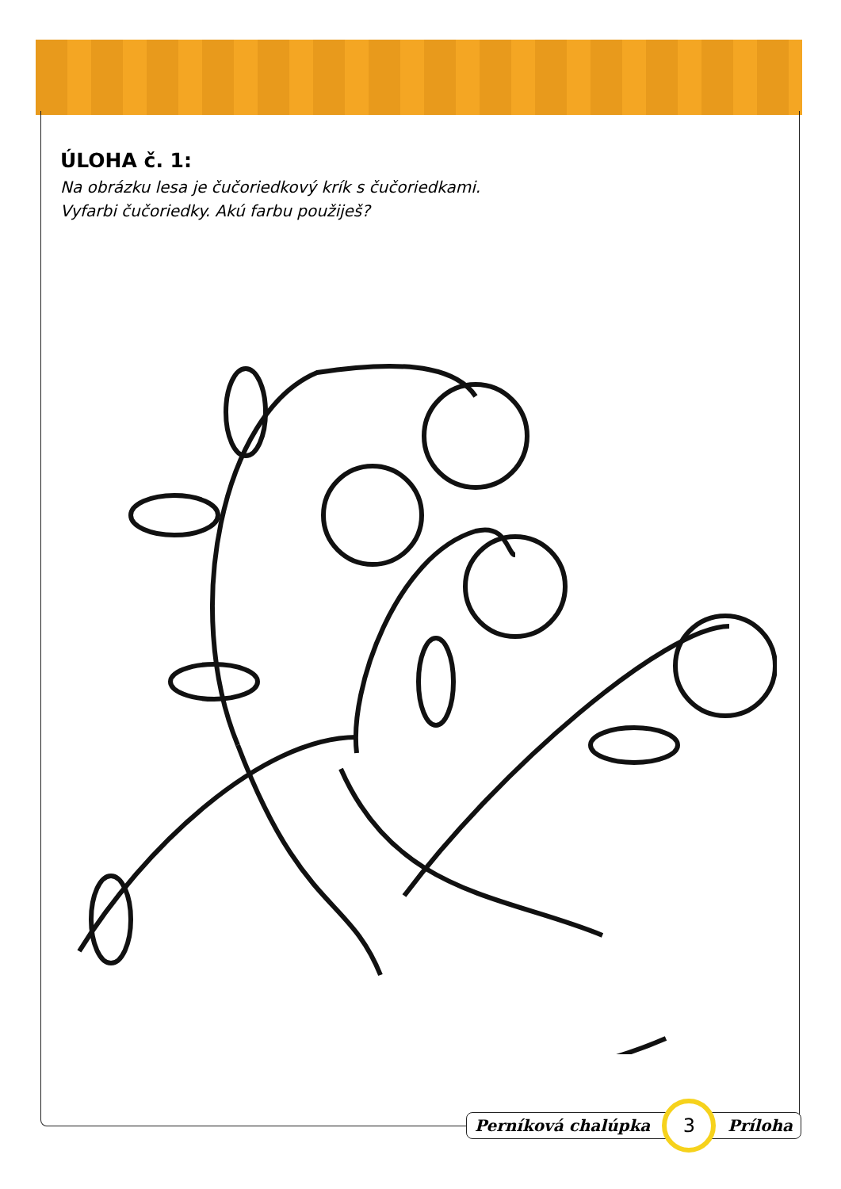ÚLOHA č. 1:
Na obrázku lesa je čučoriedkový krík s čučoriedkami.
Vyfarbi čučoriedky. Akú farbu použiješ?
Perníková chalúpka 3 Príloha